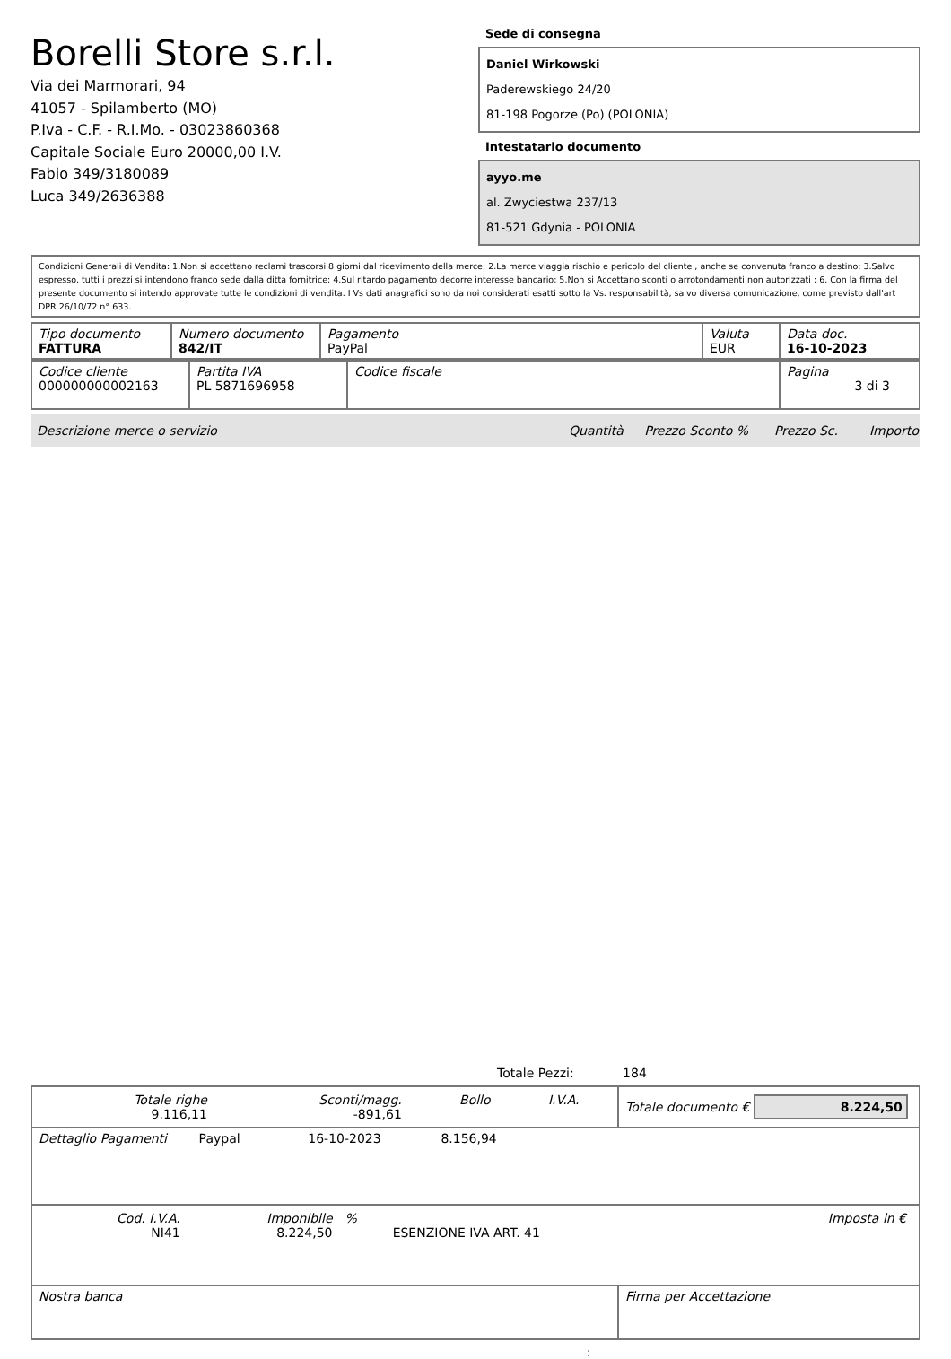Borelli Store s.r.l.
Via dei Marmorari, 94
41057 - Spilamberto (MO)
P.Iva - C.F. - R.I.Mo. - 03023860368
Capitale Sociale Euro 20000,00 I.V.
Fabio 349/3180089
Luca 349/2636388
Sede di consegna
Daniel Wirkowski
Paderewskiego 24/20
81-198 Pogorze (Po) (POLONIA)
Intestatario documento
ayyo.me
al. Zwyciestwa 237/13
81-521 Gdynia - POLONIA
Condizioni Generali di Vendita: 1.Non si accettano reclami trascorsi 8 giorni dal ricevimento della merce; 2.La merce viaggia rischio e pericolo del cliente , anche se convenuta franco a destino; 3.Salvo espresso, tutti i prezzi si intendono franco sede dalla ditta fornitrice; 4.Sul ritardo pagamento decorre interesse bancario; 5.Non si Accettano sconti o arrotondamenti non autorizzati ; 6. Con la firma del presente documento si intendo approvate tutte le condizioni di vendita. I Vs dati anagrafici sono da noi considerati esatti sotto la Vs. responsabilità, salvo diversa comunicazione, come previsto dall'art DPR 26/10/72 n° 633.
| Tipo documento FATTURA | Numero documento 842/IT | Pagamento PayPal | Valuta EUR | Data doc. 16-10-2023 |
| Codice cliente 000000000002163 | Partita IVA PL 5871696958 | Codice fiscale | Pagina 3 di 3 |
Descrizione merce o servizio Quantità Prezzo Sconto % Prezzo Sc. Importo
Totale Pezzi: 184
| / Totale righe 9.116,11 / Sconti/magg. -891,61 / Bollo / I.V.A. / / | Totale documento € 8.224,50 |
| Dettaglio Pagamenti Paypal 16-10-2023 8.156,94 | |
| / Cod. I.V.A. NI41 / Imponibile 8.224,50 / % / ESENZIONE IVA ART. 41 / Imposta in € / | |
| Nostra banca | Firma per Accettazione |
: